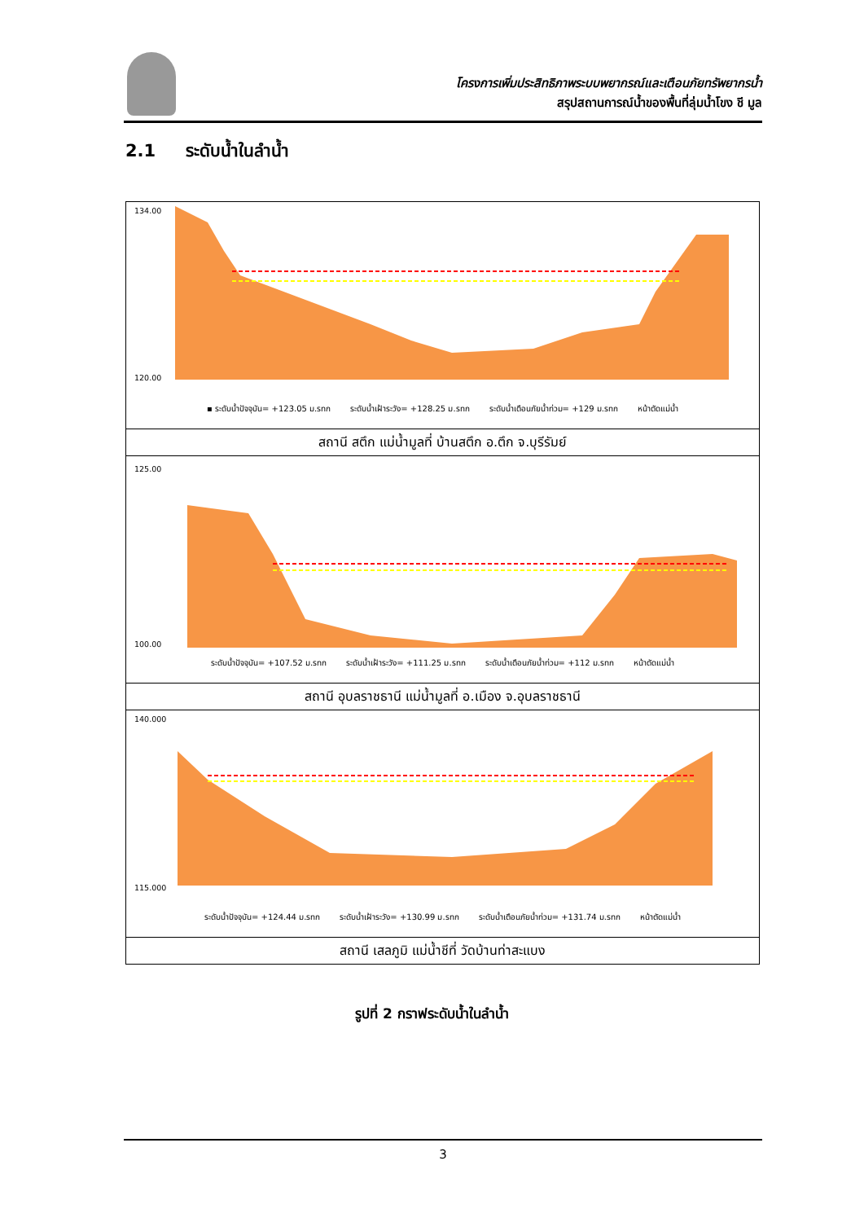โครงการเพิ่มประสิทธิภาพระบบพยากรณ์และเตือนภัยทรัพยากรน้ำ
สรุปสถานการณ์น้ำของพื้นที่ลุ่มน้ำโขง ชี มูล
2.1 ระดับน้ำในลำน้ำ
134.00
120.00
▪ ระดับน้ำปัจจุบัน= +123.05 ม.รทก ระดับน้ำเฝ้าระวัง= +128.25 ม.รทก ระดับน้ำเตือนภัยน้ำท่วม= +129 ม.รทก หน้าตัดแม่น้ำ
สถานี สตึก แม่น้ำมูลที่ บ้านสตึก อ.ตึก จ.บุรีรัมย์
125.00
100.00
ระดับน้ำปัจจุบัน= +107.52 ม.รทก ระดับน้ำเฝ้าระวัง= +111.25 ม.รทก ระดับน้ำเตือนภัยน้ำท่วม= +112 ม.รทก หน้าตัดแม่น้ำ
สถานี อุบลราชธานี แม่น้ำมูลที่ อ.เมือง จ.อุบลราชธานี
140.000
115.000
ระดับน้ำปัจจุบัน= +124.44 ม.รทก ระดับน้ำเฝ้าระวัง= +130.99 ม.รทก ระดับน้ำเตือนภัยน้ำท่วม= +131.74 ม.รทก หน้าตัดแม่น้ำ
สถานี เสลภูมิ แม่น้ำชีที่ วัดบ้านท่าสะแบง
รูปที่ 2 กราฟระดับน้ำในลำน้ำ
3